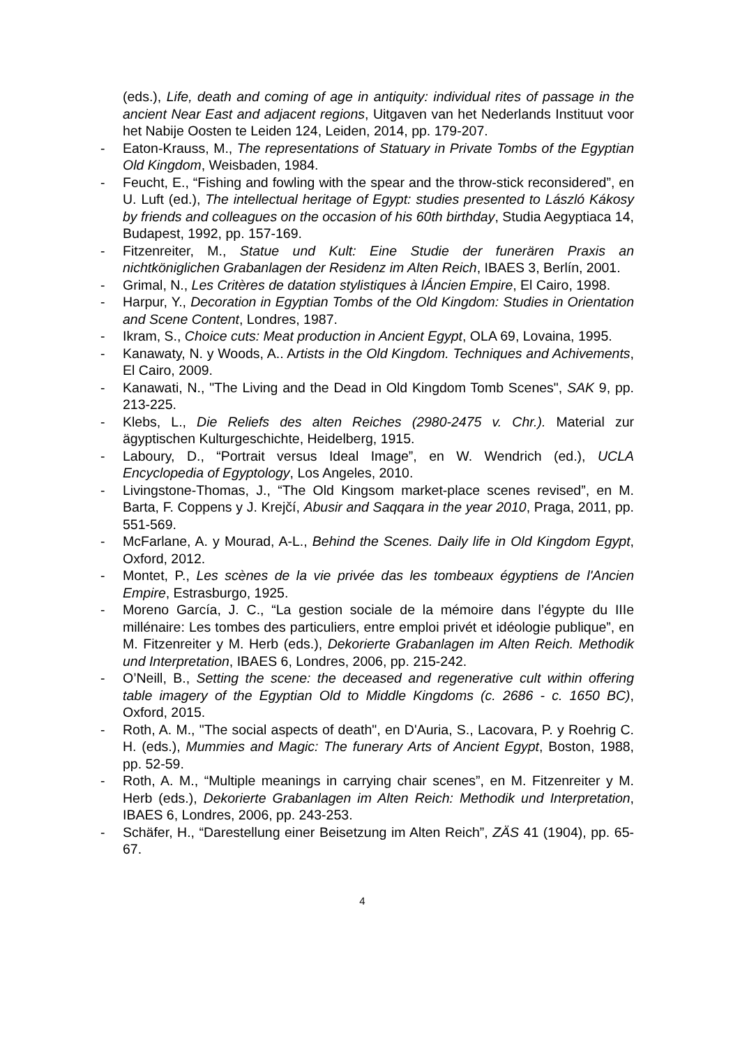(eds.), Life, death and coming of age in antiquity: individual rites of passage in the ancient Near East and adjacent regions, Uitgaven van het Nederlands Instituut voor het Nabije Oosten te Leiden 124, Leiden, 2014, pp. 179-207.
- Eaton-Krauss, M., The representations of Statuary in Private Tombs of the Egyptian Old Kingdom, Weisbaden, 1984.
- Feucht, E., “Fishing and fowling with the spear and the throw-stick reconsidered”, en U. Luft (ed.), The intellectual heritage of Egypt: studies presented to László Kákosy by friends and colleagues on the occasion of his 60th birthday, Studia Aegyptiaca 14, Budapest, 1992, pp. 157-169.
- Fitzenreiter, M., Statue und Kult: Eine Studie der funerären Praxis an nichtköniglichen Grabanlagen der Residenz im Alten Reich, IBAES 3, Berlín, 2001.
- Grimal, N., Les Critères de datation stylistiques à lÁncien Empire, El Cairo, 1998.
- Harpur, Y., Decoration in Egyptian Tombs of the Old Kingdom: Studies in Orientation and Scene Content, Londres, 1987.
- Ikram, S., Choice cuts: Meat production in Ancient Egypt, OLA 69, Lovaina, 1995.
- Kanawaty, N. y Woods, A.. Artists in the Old Kingdom. Techniques and Achivements, El Cairo, 2009.
- Kanawati, N., "The Living and the Dead in Old Kingdom Tomb Scenes", SAK 9, pp. 213-225.
- Klebs, L., Die Reliefs des alten Reiches (2980-2475 v. Chr.). Material zur ägyptischen Kulturgeschichte, Heidelberg, 1915.
- Laboury, D., “Portrait versus Ideal Image”, en W. Wendrich (ed.), UCLA Encyclopedia of Egyptology, Los Angeles, 2010.
- Livingstone-Thomas, J., “The Old Kingsom market-place scenes revised”, en M. Barta, F. Coppens y J. Krejčí, Abusir and Saqqara in the year 2010, Praga, 2011, pp. 551-569.
- McFarlane, A. y Mourad, A-L., Behind the Scenes. Daily life in Old Kingdom Egypt, Oxford, 2012.
- Montet, P., Les scènes de la vie privée das les tombeaux égyptiens de l'Ancien Empire, Estrasburgo, 1925.
- Moreno García, J. C., “La gestion sociale de la mémoire dans l’égypte du IIIe millénaire: Les tombes des particuliers, entre emploi privét et idéologie publique”, en M. Fitzenreiter y M. Herb (eds.), Dekorierte Grabanlagen im Alten Reich. Methodik und Interpretation, IBAES 6, Londres, 2006, pp. 215-242.
- O’Neill, B., Setting the scene: the deceased and regenerative cult within offering table imagery of the Egyptian Old to Middle Kingdoms (c. 2686 - c. 1650 BC), Oxford, 2015.
- Roth, A. M., "The social aspects of death", en D'Auria, S., Lacovara, P. y Roehrig C. H. (eds.), Mummies and Magic: The funerary Arts of Ancient Egypt, Boston, 1988, pp. 52-59.
- Roth, A. M., “Multiple meanings in carrying chair scenes”, en M. Fitzenreiter y M. Herb (eds.), Dekorierte Grabanlagen im Alten Reich: Methodik und Interpretation, IBAES 6, Londres, 2006, pp. 243-253.
- Schäfer, H., “Darestellung einer Beisetzung im Alten Reich”, ZÄS 41 (1904), pp. 65-67.
4